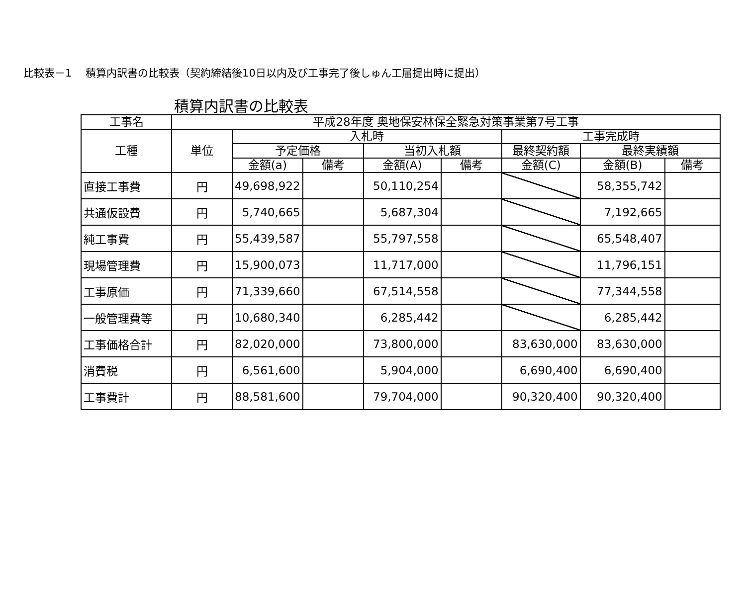比較表－1　 積算内訳書の比較表（契約締結後10日以内及び工事完了後しゅん工届提出時に提出）
積算内訳書の比較表
| 工事名 | 平成28年度 奥地保安林保全緊急対策事業第7号工事 | | | | | | | |
| --- | --- | --- | --- | --- | --- | --- | --- | --- |
| 工種 | 単位 | 入札時 | | | | 工事完成時 | | |
| | | 予定価格 | | 当初入札額 | | 最終契約額 | 最終実績額 | |
| | | 金額(a) | 備考 | 金額(A) | 備考 | 金額(C) | 金額(B) | 備考 |
| 直接工事費 | 円 | 49,698,922 | | 50,110,254 | | | 58,355,742 | |
| 共通仮設費 | 円 | 5,740,665 | | 5,687,304 | | | 7,192,665 | |
| 純工事費 | 円 | 55,439,587 | | 55,797,558 | | | 65,548,407 | |
| 現場管理費 | 円 | 15,900,073 | | 11,717,000 | | | 11,796,151 | |
| 工事原価 | 円 | 71,339,660 | | 67,514,558 | | | 77,344,558 | |
| 一般管理費等 | 円 | 10,680,340 | | 6,285,442 | | | 6,285,442 | |
| 工事価格合計 | 円 | 82,020,000 | | 73,800,000 | | 83,630,000 | 83,630,000 | |
| 消費税 | 円 | 6,561,600 | | 5,904,000 | | 6,690,400 | 6,690,400 | |
| 工事費計 | 円 | 88,581,600 | | 79,704,000 | | 90,320,400 | 90,320,400 | |